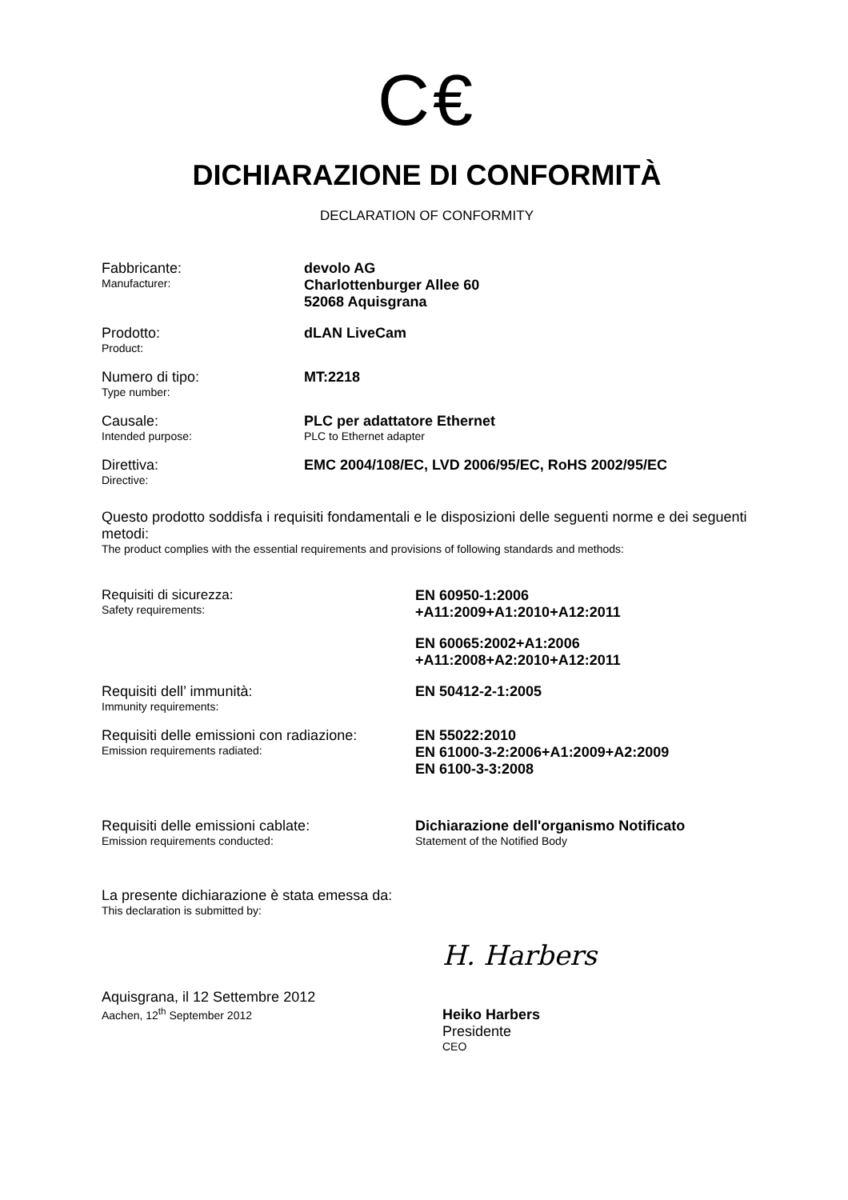C€
DICHIARAZIONE DI CONFORMITÀ
DECLARATION OF CONFORMITY
Fabbricante:
Manufacturer:
devolo AG
Charlottenburger Allee 60
52068 Aquisgrana
Prodotto:
Product:
dLAN LiveCam
Numero di tipo:
Type number:
MT:2218
Causale:
Intended purpose:
PLC per adattatore Ethernet
PLC to Ethernet adapter
Direttiva:
Directive:
EMC 2004/108/EC, LVD 2006/95/EC, RoHS 2002/95/EC
Questo prodotto soddisfa i requisiti fondamentali e le disposizioni delle seguenti norme e dei seguenti metodi:
The product complies with the essential requirements and provisions of following standards and methods:
Requisiti di sicurezza:
Safety requirements:
EN 60950-1:2006
+A11:2009+A1:2010+A12:2011
EN 60065:2002+A1:2006
+A11:2008+A2:2010+A12:2011
Requisiti dell’ immunità:
Immunity requirements:
EN 50412-2-1:2005
Requisiti delle emissioni con radiazione:
Emission requirements radiated:
EN 55022:2010
EN 61000-3-2:2006+A1:2009+A2:2009
EN 6100-3-3:2008
Requisiti delle emissioni cablate:
Emission requirements conducted:
Dichiarazione dell'organismo Notificato
Statement of the Notified Body
La presente dichiarazione è stata emessa da:
This declaration is submitted by:
Aquisgrana, il 12 Settembre 2012
Aachen, 12<sup>th</sup> September 2012
H. Harbers
Heiko Harbers
Presidente
CEO